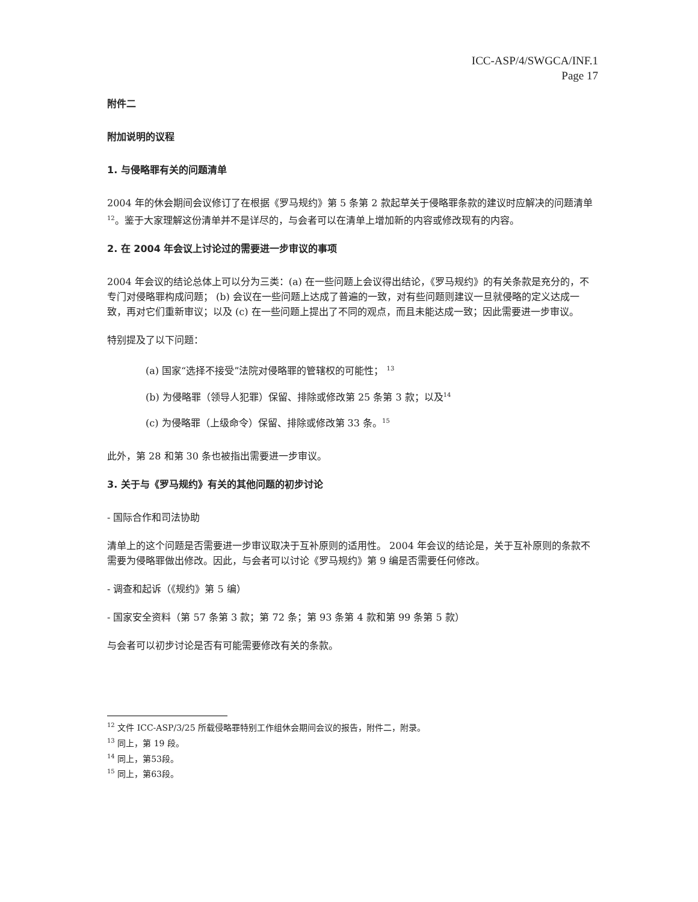ICC-ASP/4/SWGCA/INF.1
Page 17
附件二
附加说明的议程
1. 与侵略罪有关的问题清单
2004 年的休会期间会议修订了在根据《罗马规约》第 5 条第 2 款起草关于侵略罪条款的建议时应解决的问题清单<sup>12</sup>。鉴于大家理解这份清单并不是详尽的，与会者可以在清单上增加新的内容或修改现有的内容。
2. 在 2004 年会议上讨论过的需要进一步审议的事项
2004 年会议的结论总体上可以分为三类：(a) 在一些问题上会议得出结论，《罗马规约》的有关条款是充分的，不专门对侵略罪构成问题； (b) 会议在一些问题上达成了普遍的一致，对有些问题则建议一旦就侵略的定义达成一致，再对它们重新审议；以及 (c) 在一些问题上提出了不同的观点，而且未能达成一致；因此需要进一步审议。
特别提及了以下问题：
(a) 国家“选择不接受”法院对侵略罪的管辖权的可能性； <sup>13</sup>
(b) 为侵略罪（领导人犯罪）保留、排除或修改第 25 条第 3 款；以及<sup>14</sup>
(c) 为侵略罪（上级命令）保留、排除或修改第 33 条。<sup>15</sup>
此外，第 28 和第 30 条也被指出需要进一步审议。
3. 关于与《罗马规约》有关的其他问题的初步讨论
- 国际合作和司法协助
清单上的这个问题是否需要进一步审议取决于互补原则的适用性。 2004 年会议的结论是，关于互补原则的条款不需要为侵略罪做出修改。因此，与会者可以讨论《罗马规约》第 9 编是否需要任何修改。
- 调查和起诉（《规约》第 5 编）
- 国家安全资料（第 57 条第 3 款；第 72 条；第 93 条第 4 款和第 99 条第 5 款）
与会者可以初步讨论是否有可能需要修改有关的条款。
<sup>12</sup> 文件 ICC-ASP/3/25 所载侵略罪特别工作组休会期间会议的报告，附件二，附录。
<sup>13</sup> 同上，第 19 段。
<sup>14</sup> 同上，第53段。
<sup>15</sup> 同上，第63段。